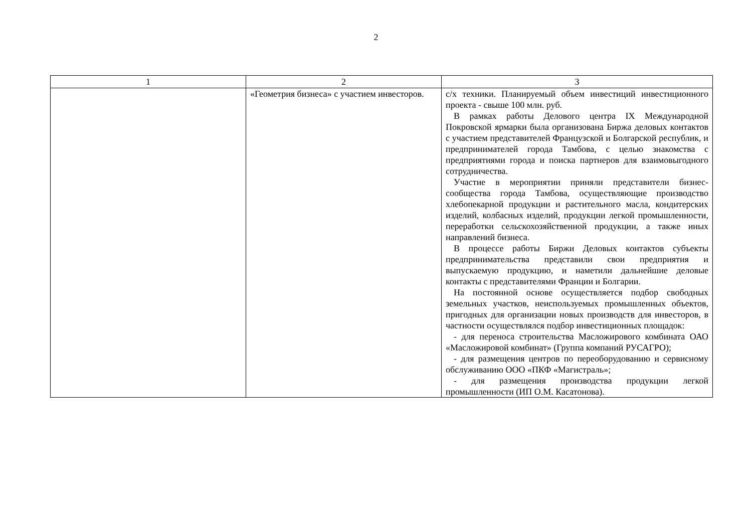2
| 1 | 2 | 3 |
| --- | --- | --- |
| | «Геометрия бизнеса» с участием инвесторов. | с/х техники. Планируемый объем инвестиций инвестиционного проекта - свыше 100 млн. руб. В рамках работы Делового центра IX Международной Покровской ярмарки была организована Биржа деловых контактов с участием представителей Французской и Болгарской республик, и предпринимателей города Тамбова, с целью знакомства с предприятиями города и поиска партнеров для взаимовыгодного сотрудничества. Участие в мероприятии приняли представители бизнес-сообщества города Тамбова, осуществляющие производство хлебопекарной продукции и растительного масла, кондитерских изделий, колбасных изделий, продукции легкой промышленности, переработки сельскохозяйственной продукции, а также иных направлений бизнеса. В процессе работы Биржи Деловых контактов субъекты предпринимательства представили свои предприятия и выпускаемую продукцию, и наметили дальнейшие деловые контакты с представителями Франции и Болгарии. На постоянной основе осуществляется подбор свободных земельных участков, неиспользуемых промышленных объектов, пригодных для организации новых производств для инвесторов, в частности осуществлялся подбор инвестиционных площадок: - для переноса строительства Масложирового комбината ОАО «Масложировой комбинат» (Группа компаний РУСАГРО); - для размещения центров по переоборудованию и сервисному обслуживанию ООО «ПКФ «Магистраль»; - для размещения производства продукции легкой промышленности (ИП О.М. Касатонова). |